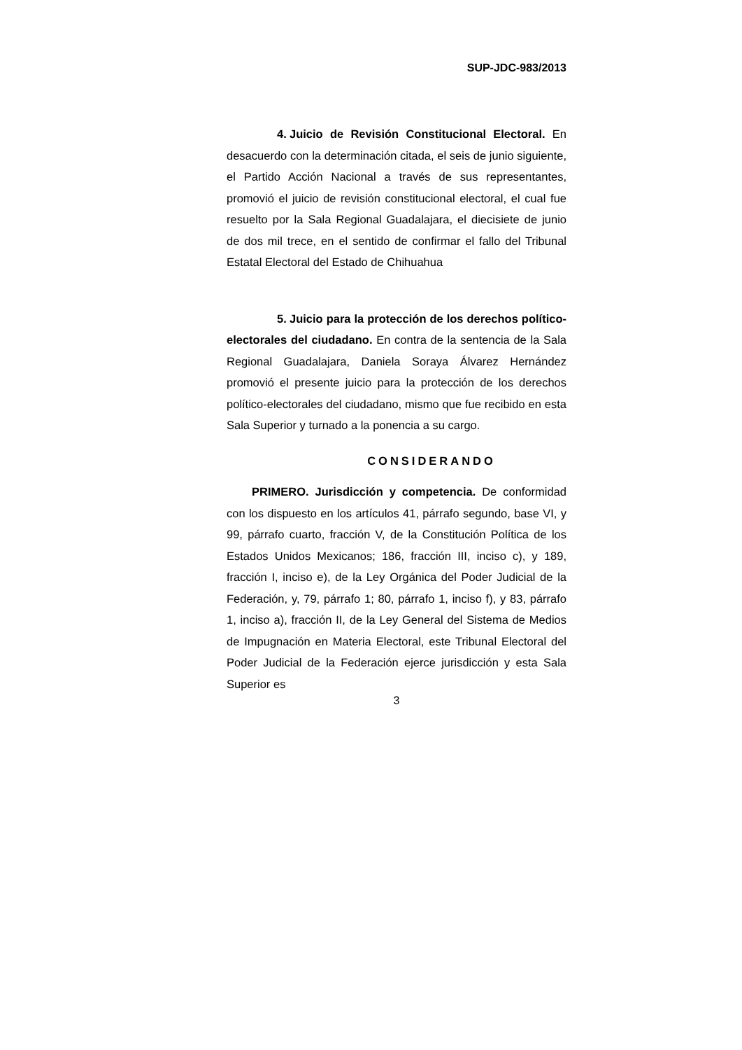SUP-JDC-983/2013
4. Juicio de Revisión Constitucional Electoral. En desacuerdo con la determinación citada, el seis de junio siguiente, el Partido Acción Nacional a través de sus representantes, promovió el juicio de revisión constitucional electoral, el cual fue resuelto por la Sala Regional Guadalajara, el diecisiete de junio de dos mil trece, en el sentido de confirmar el fallo del Tribunal Estatal Electoral del Estado de Chihuahua
5. Juicio para la protección de los derechos político-electorales del ciudadano. En contra de la sentencia de la Sala Regional Guadalajara, Daniela Soraya Álvarez Hernández promovió el presente juicio para la protección de los derechos político-electorales del ciudadano, mismo que fue recibido en esta Sala Superior y turnado a la ponencia a su cargo.
CONSIDERANDO
PRIMERO. Jurisdicción y competencia. De conformidad con los dispuesto en los artículos 41, párrafo segundo, base VI, y 99, párrafo cuarto, fracción V, de la Constitución Política de los Estados Unidos Mexicanos; 186, fracción III, inciso c), y 189, fracción I, inciso e), de la Ley Orgánica del Poder Judicial de la Federación, y, 79, párrafo 1; 80, párrafo 1, inciso f), y 83, párrafo 1, inciso a), fracción II, de la Ley General del Sistema de Medios de Impugnación en Materia Electoral, este Tribunal Electoral del Poder Judicial de la Federación ejerce jurisdicción y esta Sala Superior es
3